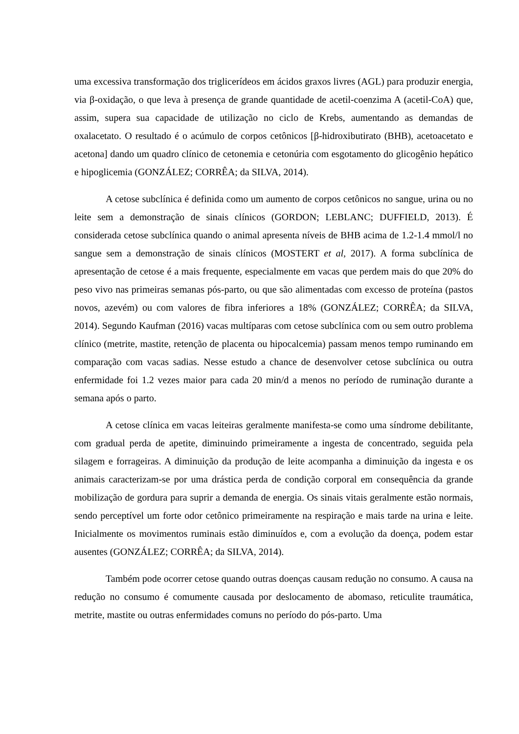uma excessiva transformação dos triglicerídeos em ácidos graxos livres (AGL) para produzir energia, via β-oxidação, o que leva à presença de grande quantidade de acetil-coenzima A (acetil-CoA) que, assim, supera sua capacidade de utilização no ciclo de Krebs, aumentando as demandas de oxalacetato. O resultado é o acúmulo de corpos cetônicos [β-hidroxibutirato (BHB), acetoacetato e acetona] dando um quadro clínico de cetonemia e cetonúria com esgotamento do glicogênio hepático e hipoglicemia (GONZÁLEZ; CORRÊA; da SILVA, 2014).
A cetose subclínica é definida como um aumento de corpos cetônicos no sangue, urina ou no leite sem a demonstração de sinais clínicos (GORDON; LEBLANC; DUFFIELD, 2013). É considerada cetose subclínica quando o animal apresenta níveis de BHB acima de 1.2-1.4 mmol/l no sangue sem a demonstração de sinais clínicos (MOSTERT et al, 2017). A forma subclínica de apresentação de cetose é a mais frequente, especialmente em vacas que perdem mais do que 20% do peso vivo nas primeiras semanas pós-parto, ou que são alimentadas com excesso de proteína (pastos novos, azevém) ou com valores de fibra inferiores a 18% (GONZÁLEZ; CORRÊA; da SILVA, 2014). Segundo Kaufman (2016) vacas multíparas com cetose subclínica com ou sem outro problema clínico (metrite, mastite, retenção de placenta ou hipocalcemia) passam menos tempo ruminando em comparação com vacas sadias. Nesse estudo a chance de desenvolver cetose subclínica ou outra enfermidade foi 1.2 vezes maior para cada 20 min/d a menos no período de ruminação durante a semana após o parto.
A cetose clínica em vacas leiteiras geralmente manifesta-se como uma síndrome debilitante, com gradual perda de apetite, diminuindo primeiramente a ingesta de concentrado, seguida pela silagem e forrageiras. A diminuição da produção de leite acompanha a diminuição da ingesta e os animais caracterizam-se por uma drástica perda de condição corporal em consequência da grande mobilização de gordura para suprir a demanda de energia. Os sinais vitais geralmente estão normais, sendo perceptível um forte odor cetônico primeiramente na respiração e mais tarde na urina e leite. Inicialmente os movimentos ruminais estão diminuídos e, com a evolução da doença, podem estar ausentes (GONZÁLEZ; CORRÊA; da SILVA, 2014).
Também pode ocorrer cetose quando outras doenças causam redução no consumo. A causa na redução no consumo é comumente causada por deslocamento de abomaso, reticulite traumática, metrite, mastite ou outras enfermidades comuns no período do pós-parto. Uma